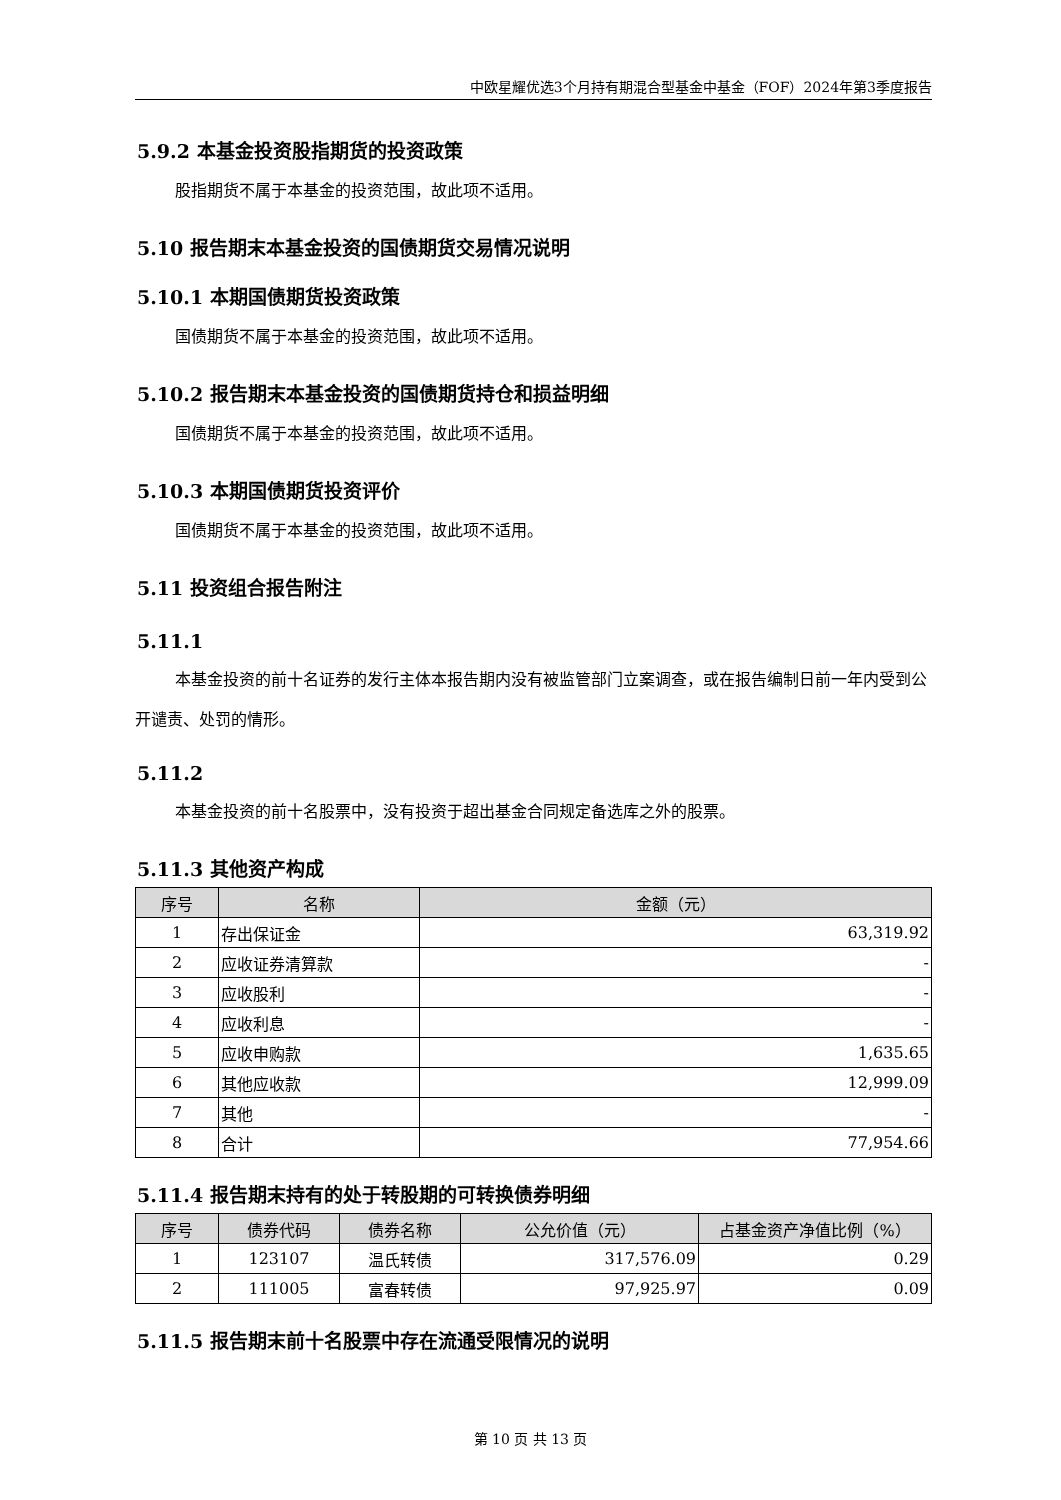中欧星耀优选3个月持有期混合型基金中基金（FOF）2024年第3季度报告
5.9.2 本基金投资股指期货的投资政策
股指期货不属于本基金的投资范围，故此项不适用。
5.10 报告期末本基金投资的国债期货交易情况说明
5.10.1 本期国债期货投资政策
国债期货不属于本基金的投资范围，故此项不适用。
5.10.2 报告期末本基金投资的国债期货持仓和损益明细
国债期货不属于本基金的投资范围，故此项不适用。
5.10.3 本期国债期货投资评价
国债期货不属于本基金的投资范围，故此项不适用。
5.11 投资组合报告附注
5.11.1
本基金投资的前十名证券的发行主体本报告期内没有被监管部门立案调查，或在报告编制日前一年内受到公开谴责、处罚的情形。
5.11.2
本基金投资的前十名股票中，没有投资于超出基金合同规定备选库之外的股票。
5.11.3 其他资产构成
| 序号 | 名称 | 金额（元） |
| --- | --- | --- |
| 1 | 存出保证金 | 63,319.92 |
| 2 | 应收证券清算款 | - |
| 3 | 应收股利 | - |
| 4 | 应收利息 | - |
| 5 | 应收申购款 | 1,635.65 |
| 6 | 其他应收款 | 12,999.09 |
| 7 | 其他 | - |
| 8 | 合计 | 77,954.66 |
5.11.4 报告期末持有的处于转股期的可转换债券明细
| 序号 | 债券代码 | 债券名称 | 公允价值（元） | 占基金资产净值比例（%） |
| --- | --- | --- | --- | --- |
| 1 | 123107 | 温氏转债 | 317,576.09 | 0.29 |
| 2 | 111005 | 富春转债 | 97,925.97 | 0.09 |
5.11.5 报告期末前十名股票中存在流通受限情况的说明
第 10 页 共 13 页